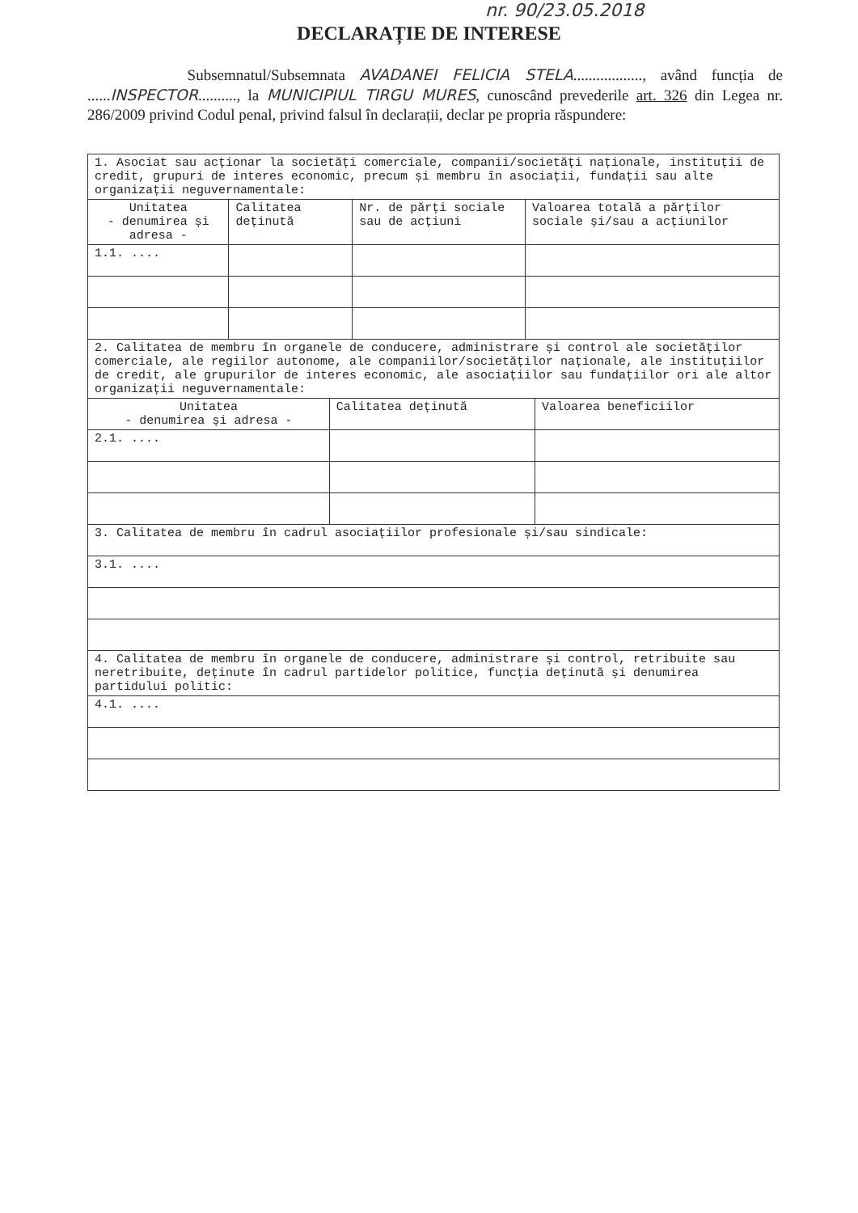nr. 90/23.05.2018
DECLARAȚIE DE INTERESE
Subsemnatul/Subsemnata AVADANEI FELICIA STELA.................., având funcția de ......INSPECTOR.........., la MUNICIPIUL TIRGU MURES, cunoscând prevederile art. 326 din Legea nr. 286/2009 privind Codul penal, privind falsul în declarații, declar pe propria răspundere:
| 1. Asociat sau acționar la societăți comerciale, companii/societăți naționale, instituții de credit, grupuri de interes economic, precum și membru în asociații, fundații sau alte organizații neguvernamentale: | | | |
| Unitatea - denumirea și adresa - | Calitatea deținută | Nr. de părți sociale sau de acțiuni | Valoarea totală a părților sociale și/sau a acțiunilor |
| 1.1. .... | | | |
| 2. Calitatea de membru în organele de conducere, administrare și control ale societăților comerciale, ale regiilor autonome, ale companiilor/societăților naționale, ale instituțiilor de credit, ale grupurilor de interes economic, ale asociațiilor sau fundațiilor ori ale altor organizații neguvernamentale: | | |
| Unitatea - denumirea și adresa - | Calitatea deținută | Valoarea beneficiilor |
| 2.1. .... | | |
| 3. Calitatea de membru în cadrul asociațiilor profesionale și/sau sindicale: |
| 3.1. .... |
| 4. Calitatea de membru în organele de conducere, administrare și control, retribuite sau neretribuite, deținute în cadrul partidelor politice, funcția deținută și denumirea partidului politic: |
| 4.1. .... |